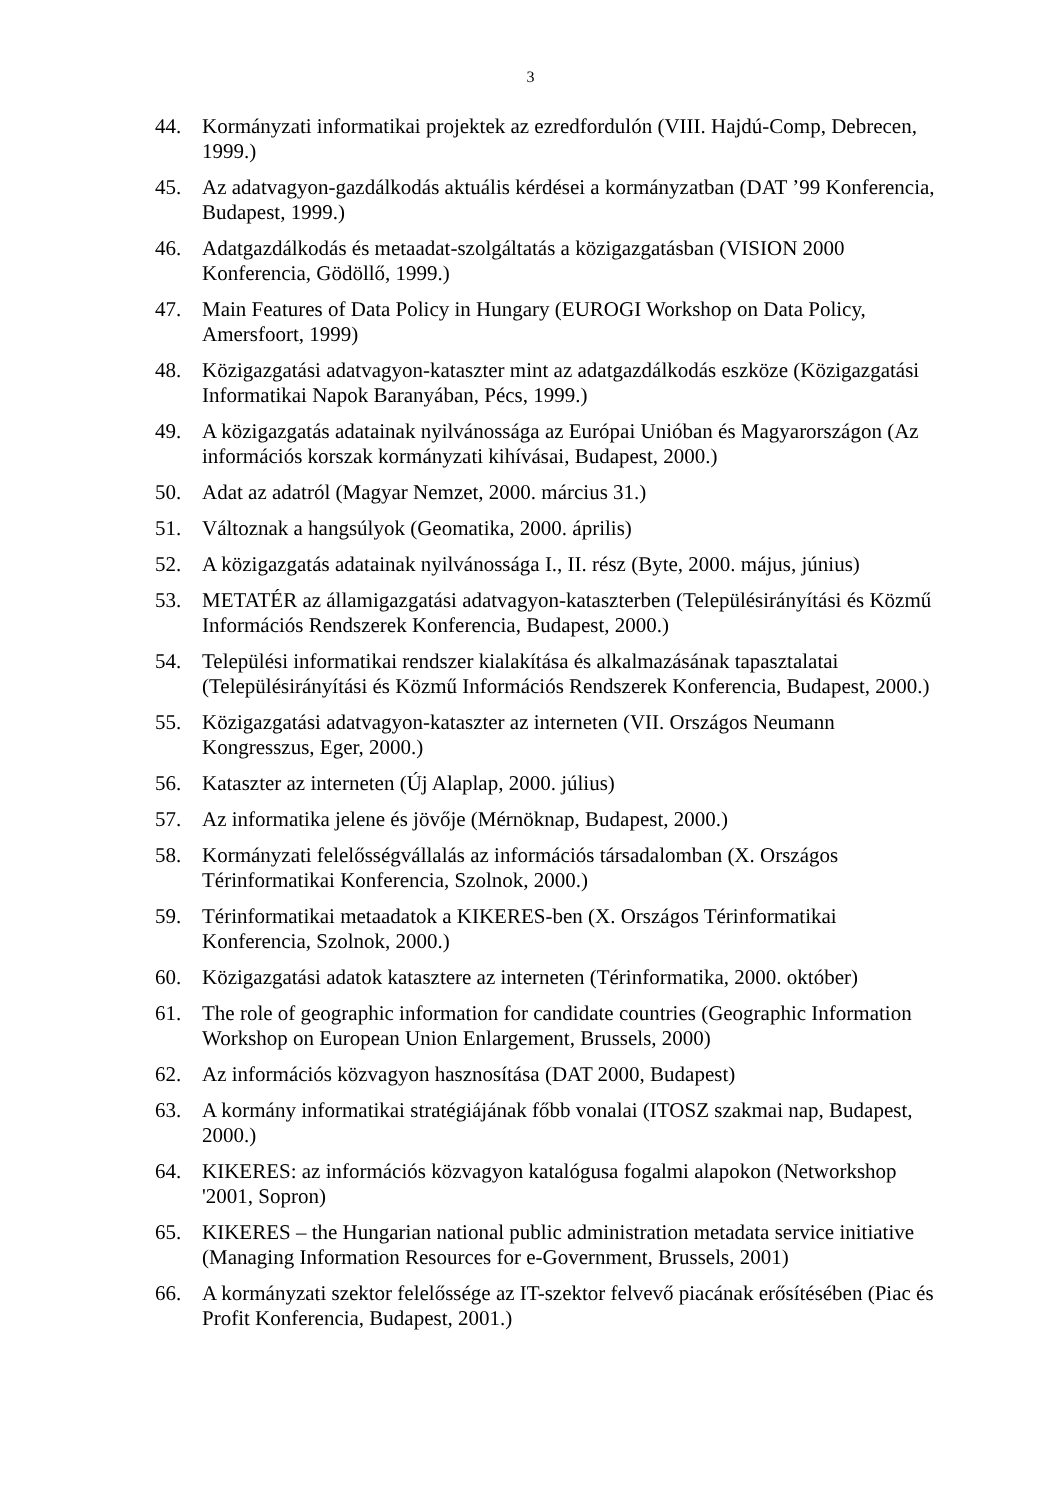3
44. Kormányzati informatikai projektek az ezredfordulón (VIII. Hajdú-Comp, Debrecen, 1999.)
45. Az adatvagyon-gazdálkodás aktuális kérdései a kormányzatban (DAT ’99 Konferencia, Budapest, 1999.)
46. Adatgazdálkodás és metaadat-szolgáltatás a közigazgatásban (VISION 2000 Konferencia, Gödöllő, 1999.)
47. Main Features of Data Policy in Hungary (EUROGI Workshop on Data Policy, Amersfoort, 1999)
48. Közigazgatási adatvagyon-kataszter mint az adatgazdálkodás eszköze (Közigazgatási Informatikai Napok Baranyában, Pécs, 1999.)
49. A közigazgatás adatainak nyilvánossága az Európai Unióban és Magyarországon (Az információs korszak kormányzati kihívásai, Budapest, 2000.)
50. Adat az adatról (Magyar Nemzet, 2000. március 31.)
51. Változnak a hangsúlyok (Geomatika, 2000. április)
52. A közigazgatás adatainak nyilvánossága I., II. rész (Byte, 2000. május, június)
53. METATÉR az államigazgatási adatvagyon-kataszterben (Településirányítási és Közmű Információs Rendszerek Konferencia, Budapest, 2000.)
54. Települési informatikai rendszer kialakítása és alkalmazásának tapasztalatai (Településirányítási és Közmű Információs Rendszerek Konferencia, Budapest, 2000.)
55. Közigazgatási adatvagyon-kataszter az interneten (VII. Országos Neumann Kongresszus, Eger, 2000.)
56. Kataszter az interneten (Új Alaplap, 2000. július)
57. Az informatika jelene és jövője (Mérnöknap, Budapest, 2000.)
58. Kormányzati felelősségvállalás az információs társadalomban (X. Országos Térinformatikai Konferencia, Szolnok, 2000.)
59. Térinformatikai metaadatok a KIKERES-ben (X. Országos Térinformatikai Konferencia, Szolnok, 2000.)
60. Közigazgatási adatok katasztere az interneten (Térinformatika, 2000. október)
61. The role of geographic information for candidate countries (Geographic Information Workshop on European Union Enlargement, Brussels, 2000)
62. Az információs közvagyon hasznosítása (DAT 2000, Budapest)
63. A kormány informatikai stratégiájának főbb vonalai (ITOSZ szakmai nap, Budapest, 2000.)
64. KIKERES: az információs közvagyon katalógusa fogalmi alapokon (Networkshop '2001, Sopron)
65. KIKERES – the Hungarian national public administration metadata service initiative (Managing Information Resources for e-Government, Brussels, 2001)
66. A kormányzati szektor felelőssége az IT-szektor felvevő piacának erősítésében (Piac és Profit Konferencia, Budapest, 2001.)